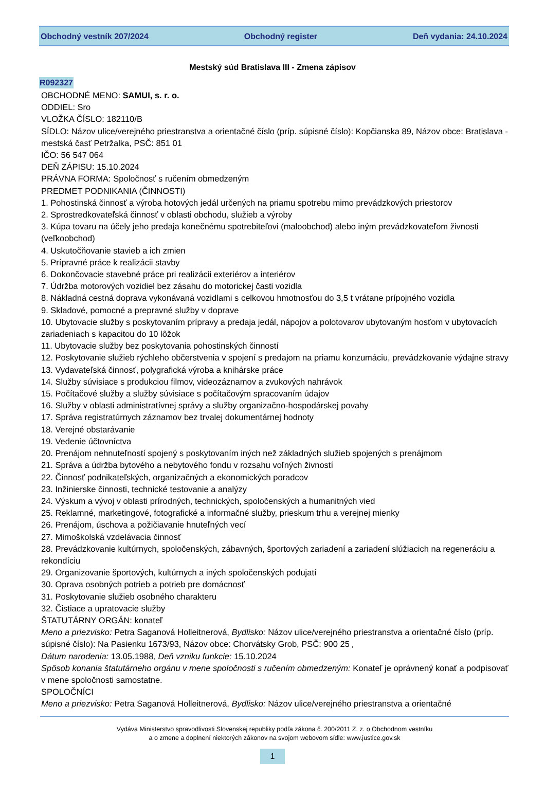Obchodný vestník 207/2024 Obchodný register Deň vydania: 24.10.2024
Mestský súd Bratislava III - Zmena zápisov
R092327
OBCHODNÉ MENO: SAMUI, s. r. o.
ODDIEL: Sro
VLOŽKA ČÍSLO: 182110/B
SÍDLO: Názov ulice/verejného priestranstva a orientačné číslo (príp. súpisné číslo): Kopčianska 89, Názov obce: Bratislava - mestská časť Petržalka, PSČ: 851 01
IČO: 56 547 064
DEŇ ZÁPISU: 15.10.2024
PRÁVNA FORMA: Spoločnosť s ručením obmedzeným
PREDMET PODNIKANIA (ČINNOSTI)
1. Pohostinská činnosť a výroba hotových jedál určených na priamu spotrebu mimo prevádzkových priestorov
2. Sprostredkovateľská činnosť v oblasti obchodu, služieb a výroby
3. Kúpa tovaru na účely jeho predaja konečnému spotrebiteľovi (maloobchod) alebo iným prevádzkovateľom živnosti (veľkoobchod)
4. Uskutočňovanie stavieb a ich zmien
5. Prípravné práce k realizácii stavby
6. Dokončovacie stavebné práce pri realizácii exteriérov a interiérov
7. Údržba motorových vozidiel bez zásahu do motorickej časti vozidla
8. Nákladná cestná doprava vykonávaná vozidlami s celkovou hmotnosťou do 3,5 t vrátane prípojného vozidla
9. Skladové, pomocné a prepravné služby v doprave
10. Ubytovacie služby s poskytovaním prípravy a predaja jedál, nápojov a polotovarov ubytovaným hosťom v ubytovacích zariadeniach s kapacitou do 10 lôžok
11. Ubytovacie služby bez poskytovania pohostinských činností
12. Poskytovanie služieb rýchleho občerstvenia v spojení s predajom na priamu konzumáciu, prevádzkovanie výdajne stravy
13. Vydavateľská činnosť, polygrafická výroba a knihárske práce
14. Služby súvisiace s produkciou filmov, videozáznamov a zvukových nahrávok
15. Počítačové služby a služby súvisiace s počítačovým spracovaním údajov
16. Služby v oblasti administratívnej správy a služby organizačno-hospodárskej povahy
17. Správa registratúrnych záznamov bez trvalej dokumentárnej hodnoty
18. Verejné obstarávanie
19. Vedenie účtovníctva
20. Prenájom nehnuteľností spojený s poskytovaním iných než základných služieb spojených s prenájmom
21. Správa a údržba bytového a nebytového fondu v rozsahu voľných živností
22. Činnosť podnikateľských, organizačných a ekonomických poradcov
23. Inžinierske činnosti, technické testovanie a analýzy
24. Výskum a vývoj v oblasti prírodných, technických, spoločenských a humanitných vied
25. Reklamné, marketingové, fotografické a informačné služby, prieskum trhu a verejnej mienky
26. Prenájom, úschova a požičiavanie hnuteľných vecí
27. Mimoškolská vzdelávacia činnosť
28. Prevádzkovanie kultúrnych, spoločenských, zábavných, športových zariadení a zariadení slúžiacich na regeneráciu a rekondíciu
29. Organizovanie športových, kultúrnych a iných spoločenských podujatí
30. Oprava osobných potrieb a potrieb pre domácnosť
31. Poskytovanie služieb osobného charakteru
32. Čistiace a upratovacie služby
ŠTATUTÁRNY ORGÁN: konateľ
Meno a priezvisko: Petra Saganová Holleitnerová, Bydlisko: Názov ulice/verejného priestranstva a orientačné číslo (príp. súpisné číslo): Na Pasienku 1673/93, Názov obce: Chorvátsky Grob, PSČ: 900 25 ,
Dátum narodenia: 13.05.1988, Deň vzniku funkcie: 15.10.2024
Spôsob konania štatutárneho orgánu v mene spoločnosti s ručením obmedzeným: Konateľ je oprávnený konať a podpisovať v mene spoločnosti samostatne.
SPOLOČNÍCI
Meno a priezvisko: Petra Saganová Holleitnerová, Bydlisko: Názov ulice/verejného priestranstva a orientačné
Vydáva Ministerstvo spravodlivosti Slovenskej republiky podľa zákona č. 200/2011 Z. z. o Obchodnom vestníku
a o zmene a doplnení niektorých zákonov na svojom webovom sídle: www.justice.gov.sk
1